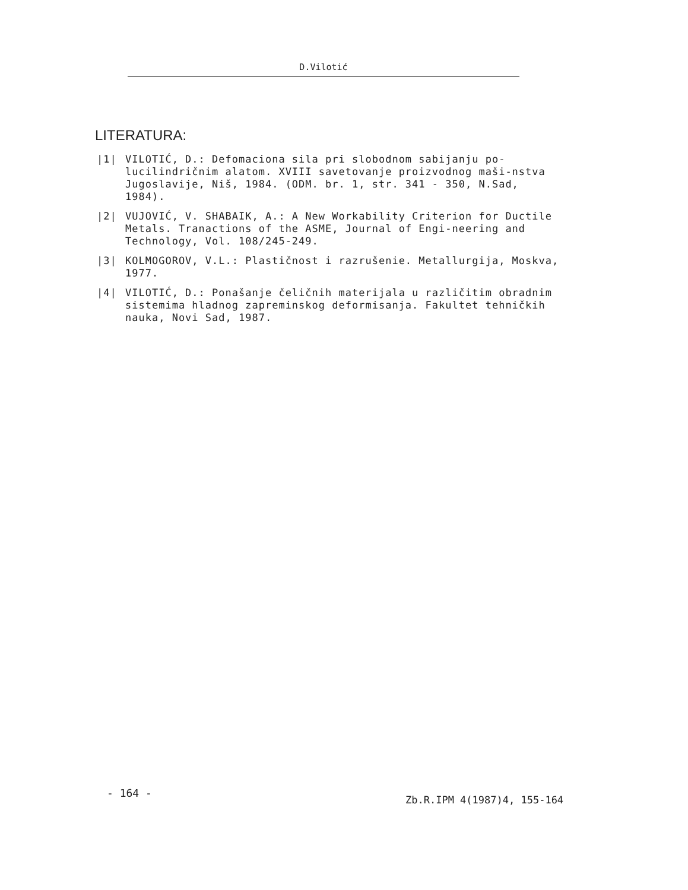D.Vilotić
LITERATURA:
|1| VILOTIĆ, D.: Defomaciona sila pri slobodnom sabijanju po-lucilindričnim alatom. XVIII savetovanje proizvodnog maši-nstva Jugoslavije, Niš, 1984. (ODM. br. 1, str. 341 - 350, N.Sad, 1984).
|2| VUJOVIĆ, V. SHABAIK, A.: A New Workability Criterion for Ductile Metals. Tranactions of the ASME, Journal of Engi-neering and Technology, Vol. 108/245-249.
|3| KOLMOGOROV, V.L.: Plastičnost i razrušenie. Metallurgija, Moskva, 1977.
|4| VILOTIĆ, D.: Ponašanje čeličnih materijala u različitim obradnim sistemima hladnog zapreminskog deformisanja. Fakultet tehničkih nauka, Novi Sad, 1987.
- 164 -
Zb.R.IPM 4(1987)4, 155-164